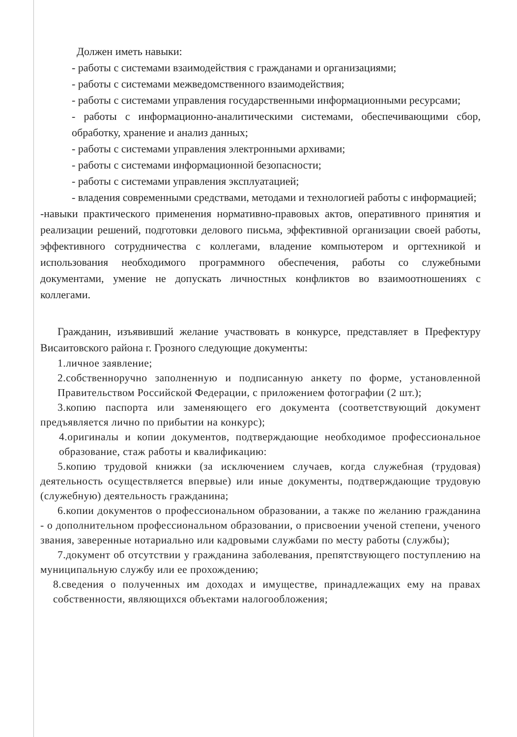Должен иметь навыки:
- работы с системами взаимодействия с гражданами и организациями;
- работы с системами межведомственного взаимодействия;
- работы с системами управления государственными информационными ресурсами;
- работы с информационно-аналитическими системами, обеспечивающими сбор, обработку, хранение и анализ данных;
- работы с системами управления электронными архивами;
- работы с системами информационной безопасности;
- работы с системами управления эксплуатацией;
- владения современными средствами, методами и технологией работы с информацией;
-навыки практического применения нормативно-правовых актов, оперативного принятия и реализации решений, подготовки делового письма, эффективной организации своей работы, эффективного сотрудничества с коллегами, владение компьютером и оргтехникой и использования необходимого программного обеспечения, работы со служебными документами, умение не допускать личностных конфликтов во взаимоотношениях с коллегами.
Гражданин, изъявивший желание участвовать в конкурсе, представляет в Префектуру Висаитовского района г. Грозного следующие документы:
1.личное заявление;
2.собственноручно заполненную и подписанную анкету по форме, установленной Правительством Российской Федерации, с приложением фотографии (2 шт.);
3.копию паспорта или заменяющего его документа (соответствующий документ предъявляется лично по прибытии на конкурс);
4.оригиналы и копии документов, подтверждающие необходимое профессиональное образование, стаж работы и квалификацию:
5.копию трудовой книжки (за исключением случаев, когда служебная (трудовая) деятельность осуществляется впервые) или иные документы, подтверждающие трудовую (служебную) деятельность гражданина;
6.копии документов о профессиональном образовании, а также по желанию гражданина - о дополнительном профессиональном образовании, о присвоении ученой степени, ученого звания, заверенные нотариально или кадровыми службами по месту работы (службы);
7.документ об отсутствии у гражданина заболевания, препятствующего поступлению на муниципальную службу или ее прохождению;
8.сведения о полученных им доходах и имуществе, принадлежащих ему на правах собственности, являющихся объектами налогообложения;